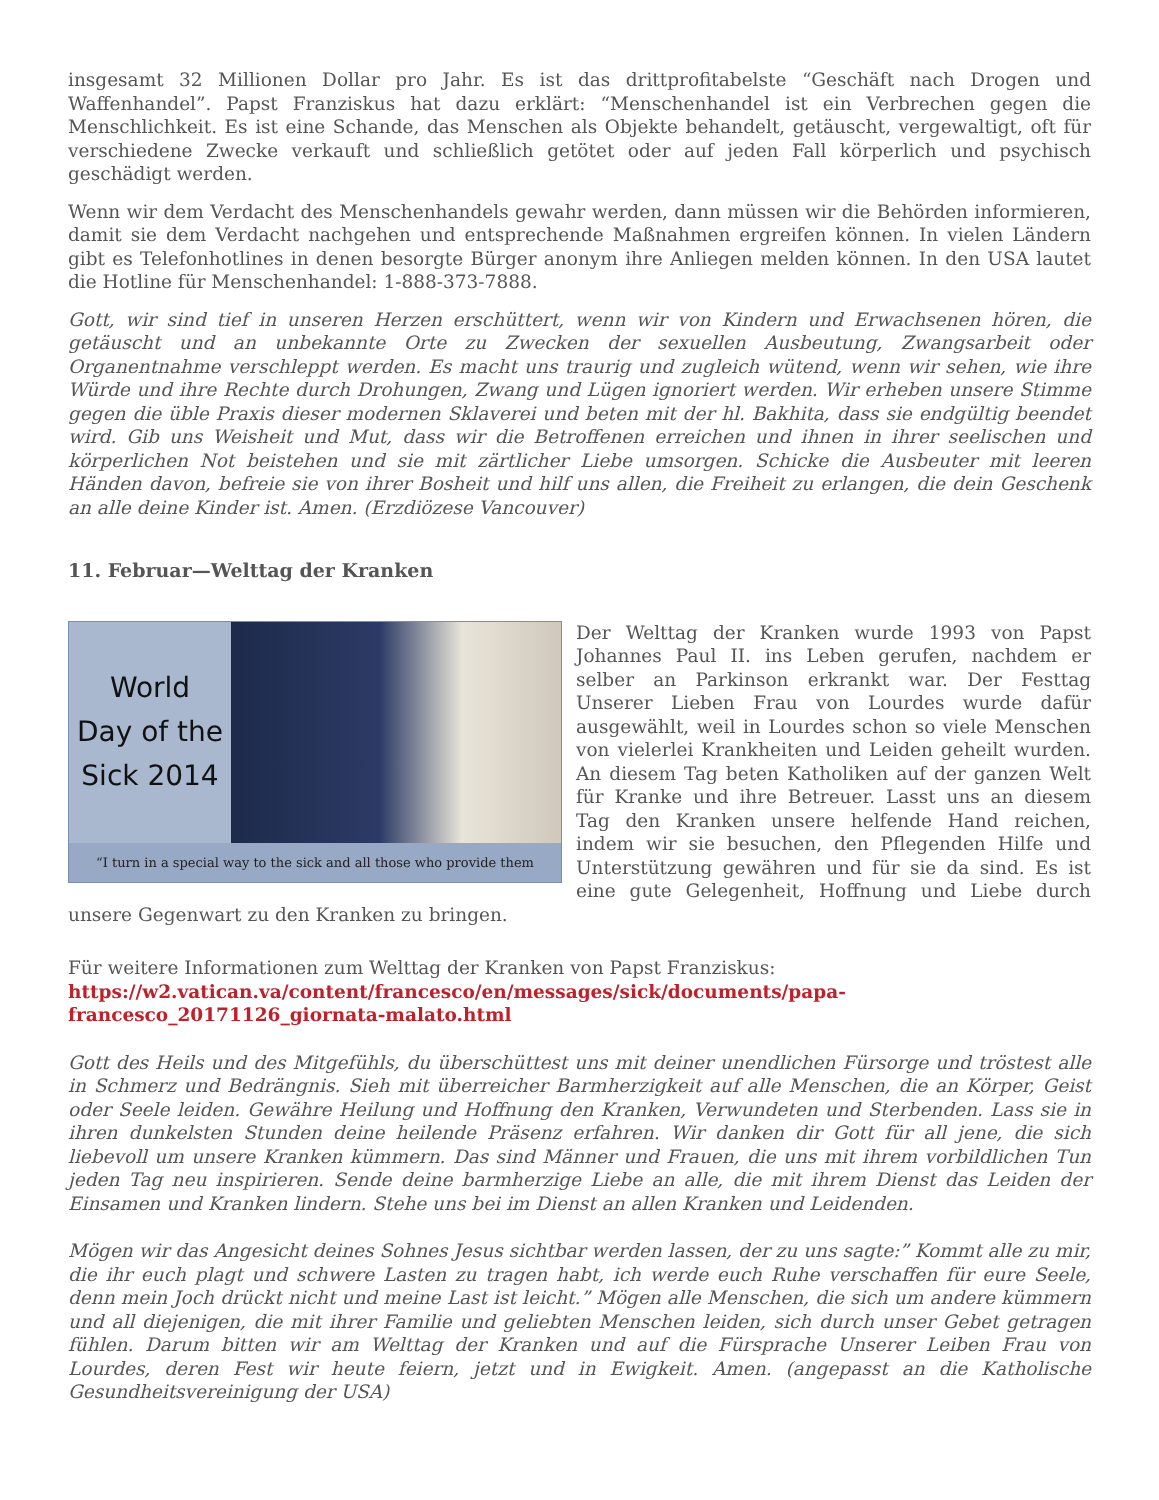insgesamt 32 Millionen Dollar pro Jahr. Es ist das drittprofitabelste “Geschäft nach Drogen und Waffenhandel”. Papst Franziskus hat dazu erklärt: “Menschenhandel ist ein Verbrechen gegen die Menschlichkeit. Es ist eine Schande, das Menschen als Objekte behandelt, getäuscht, vergewaltigt, oft für verschiedene Zwecke verkauft und schließlich getötet oder auf jeden Fall körperlich und psychisch geschädigt werden.
Wenn wir dem Verdacht des Menschenhandels gewahr werden, dann müssen wir die Behörden informieren, damit sie dem Verdacht nachgehen und entsprechende Maßnahmen ergreifen können. In vielen Ländern gibt es Telefonhotlines in denen besorgte Bürger anonym ihre Anliegen melden können. In den USA lautet die Hotline für Menschenhandel: 1-888-373-7888.
Gott, wir sind tief in unseren Herzen erschüttert, wenn wir von Kindern und Erwachsenen hören, die getäuscht und an unbekannte Orte zu Zwecken der sexuellen Ausbeutung, Zwangsarbeit oder Organentnahme verschleppt werden. Es macht uns traurig und zugleich wütend, wenn wir sehen, wie ihre Würde und ihre Rechte durch Drohungen, Zwang und Lügen ignoriert werden. Wir erheben unsere Stimme gegen die üble Praxis dieser modernen Sklaverei und beten mit der hl. Bakhita, dass sie endgültig beendet wird. Gib uns Weisheit und Mut, dass wir die Betroffenen erreichen und ihnen in ihrer seelischen und körperlichen Not beistehen und sie mit zärtlicher Liebe umsorgen. Schicke die Ausbeuter mit leeren Händen davon, befreie sie von ihrer Bosheit und hilf uns allen, die Freiheit zu erlangen, die dein Geschenk an alle deine Kinder ist. Amen. (Erzdiözese Vancouver)
11. Februar—Welttag der Kranken
World
Day of the
Sick 2014
“I turn in a special way to the sick and all those who provide them
Der Welttag der Kranken wurde 1993 von Papst Johannes Paul II. ins Leben gerufen, nachdem er selber an Parkinson erkrankt war. Der Festtag Unserer Lieben Frau von Lourdes wurde dafür ausgewählt, weil in Lourdes schon so viele Menschen von vielerlei Krankheiten und Leiden geheilt wurden. An diesem Tag beten Katholiken auf der ganzen Welt für Kranke und ihre Betreuer. Lasst uns an diesem Tag den Kranken unsere helfende Hand reichen, indem wir sie besuchen, den Pflegenden Hilfe und Unterstützung gewähren und für sie da sind. Es ist eine gute Gelegenheit, Hoffnung und Liebe durch unsere Gegenwart zu den Kranken zu bringen.
Für weitere Informationen zum Welttag der Kranken von Papst Franziskus:
https://w2.vatican.va/content/francesco/en/messages/sick/documents/papa-francesco_20171126_giornata-malato.html
Gott des Heils und des Mitgefühls, du überschüttest uns mit deiner unendlichen Fürsorge und tröstest alle in Schmerz und Bedrängnis. Sieh mit überreicher Barmherzigkeit auf alle Menschen, die an Körper, Geist oder Seele leiden. Gewähre Heilung und Hoffnung den Kranken, Verwundeten und Sterbenden. Lass sie in ihren dunkelsten Stunden deine heilende Präsenz erfahren. Wir danken dir Gott für all jene, die sich liebevoll um unsere Kranken kümmern. Das sind Männer und Frauen, die uns mit ihrem vorbildlichen Tun jeden Tag neu inspirieren. Sende deine barmherzige Liebe an alle, die mit ihrem Dienst das Leiden der Einsamen und Kranken lindern. Stehe uns bei im Dienst an allen Kranken und Leidenden.
Mögen wir das Angesicht deines Sohnes Jesus sichtbar werden lassen, der zu uns sagte:” Kommt alle zu mir, die ihr euch plagt und schwere Lasten zu tragen habt, ich werde euch Ruhe verschaffen für eure Seele, denn mein Joch drückt nicht und meine Last ist leicht.” Mögen alle Menschen, die sich um andere kümmern und all diejenigen, die mit ihrer Familie und geliebten Menschen leiden, sich durch unser Gebet getragen fühlen. Darum bitten wir am Welttag der Kranken und auf die Fürsprache Unserer Leiben Frau von Lourdes, deren Fest wir heute feiern, jetzt und in Ewigkeit. Amen. (angepasst an die Katholische Gesundheitsvereinigung der USA)